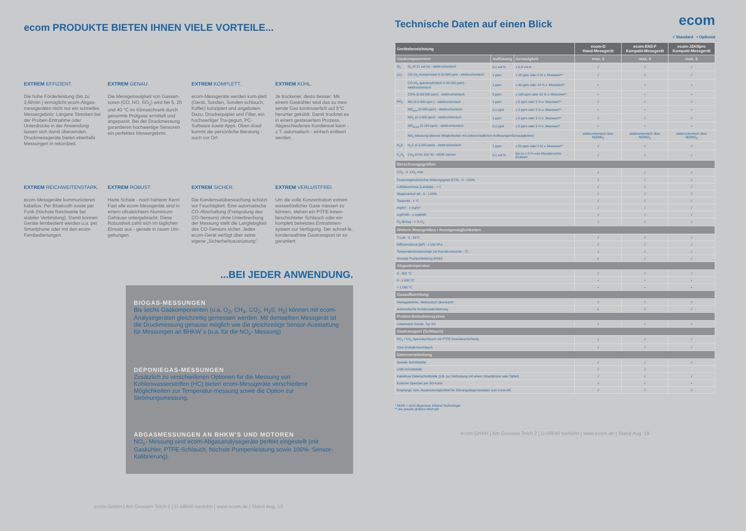ecom PRODUKTE BIETEN IHNEN VIELE VORTEILE...
EXTREM EFFIZIENT.
Die hohe Förderleistung (bis zu 2,6l/min.) ermöglicht ecom-Abgas-messgeräten nicht nur ein schnelles Messergebnis: Längere Strecken bei der Proben-Entnahme oder Unterdrücke in der Anwendung lassen sich damit überwinden. Druckmessgeräte bieten ebenfalls Messungen in rekordzeit.
EXTREM GENAU.
Die Messgenauigkeit von Gassen-soren (CO, NO, SO<sub>2</sub>) wird bei 5, 20 und 40 °C im Klimaschrank durch genormte Prüfgase ermittelt und angepasst. Bei der Druckmessung garantieren hochwertige Sensoren ein perfektes Messergebnis.
EXTREM KOMPLETT.
ecom-Messgeräte werden kom-plett (Gerät, Sonden, Sonden-schlauch, Koffer) konzipiert und angeboten. Dazu: Druckerpapier und Filter, ein hochwertiger Tra-gegurt, PC-Software sowie Apps. Oben drauf kommt die persönliche Beratung - auch vor Ort.
EXTREM KÜHL.
Je trockener, desto besser: Mit einem Gaskühler wird das zu mes-sende Gas kontinuierlich auf 5°C herunter gekühlt. Damit trocknet es in einem gesteuertem Prozess. Abgeschiedenes Kondensat kann - z.T. automatisch - einfach entleert werden.
EXTREM REICHWEITENSTARK.
ecom-Messgeräte kommunizieren kabellos: Per Bluetooth sowie per Funk (höchste Reichweite bei stabiler Verbindung). Damit können Geräte fernbedient werden u.a. per Smartphone oder mit den ecom-Fernbedienungen.
EXTREM ROBUST.
Harte Schale - noch härterer Kern! Fast alle ecom-Messgeräte sind in einem ultraleichtem Aluminium-Gehäuse untergebracht. Diese Robustheit zahlt sich im täglichen Einsatz aus - gerade in rauen Um-gebungen.
EXTREM SICHER.
Die Kondensatüberwachung schützt vor Feuchtigkeit. Eine automatische CO-Abschaltung (Freispülung des CO-Sensors) ohne Unterbrechung der Messung stellt die Langlebigkeit des CO-Sensors sicher. Jedes ecom-Gerät verfügt über seine eigene „Sicherheitsausrüstung“.
EXTREM VERLUSTFREI.
Um die volle Konzentration extrem wasserlöslicher Gase messen zu können, stehen ein PTFE-innen-beschichteter Schlauch oder ein komplett beheiztes Entnahmen-system zur Verfügung. Der schnel-le, kondensatfreie Gastransport ist so garantiert.
...BEI JEDER ANWENDUNG.
BIOGAS-MESSUNGEN
Bis sechs Gaskomponenten (u.a. O<sub>2</sub>, CH<sub>4</sub>, CO<sub>2</sub>, H<sub>2</sub>S, H<sub>2</sub>) können mit ecom-Analysegeräten gleichzeitig gemessen werden. Mit demselben Messgerät ist die Druckmessung genauso möglich wie die gleichzeitige Sensor-Ausstattung für Messungen an BHKW´s (u.a. für die NO<sub>x</sub>- Messung)
DEPONIEGAS-MESSUNGEN
Zusätzlich zu verschiedenen Optionen für die Messung von Kohlenwasserstoffen (HC) bieten ecom-Messgeräte verschiedene Möglichkeiten zur Temperatur-messung sowie die Option zur Strömungsmessung.
ABGASMESSUNGEN AN BHKW'S UND MOTOREN
NO<sub>x</sub>- Messung sind ecom-Abgasanalysegeräte perfekt eingestellt (mit Gaskühler, PTFE-Schlauch, höchste Pumpenleistung sowie 100%- Sensor-Kalibrierung).
ecom GmbH | Am Grossen Teich 2 | D-58640 Iserlohn | www.ecom.de | Stand Aug. 19
ecom
Technische Daten auf einen Blick
√ Standard • Optional
| Gerätebezeichnung | | | | ecom-D Hand-Messgerät | ecom-EN3-F Kompakt-Messgerät | ecom-J2KNpro Kompakt-Messgerät |
| --- | --- | --- | --- | --- | --- | --- |
| Gaskomponenten | | Auflösung | Genauigkeit | max. 6 | max. 6 | max. 6 |
| O<sub>2</sub> | O<sub>2</sub> (0-21 vol.%) - elektrochemisch | 0,1 vol.% | ± 0,3 vol.% | √ | √ | √ |
| CO | CO (H<sub>2</sub>-kompensiert 0-10.000 ppm - elektrochemisch | 1 ppm | ± 20 ppm oder 5 % v. Messwert** | √ | √ | √ |
| | CO (H<sub>2</sub>-querempfindlich 0-20.000 ppm) - elektrochemisch | 1 ppm | ± 40 ppm oder 10 % v. Messwert** | • | • | • |
| | CO% (0-63.000 ppm) - elektrochemisch | 5 ppm | ± 100 ppm oder 10 % v. Messwert** | • | • | • |
| NO<sub>x</sub> | NO (0-5.000 ppm ) - elektrochemisch | 1 ppm | ± 5 ppm oder 5 % v. Messwert** | √ | √ | √ |
| | NO<sub>Low</sub> (0-500 ppm) - elektrochemisch | 0,1 ppm | ± 2 ppm oder 5 % v. Messwert** | • | • | • |
| | NO<sub>2</sub> (0-1.000 ppm) - elektrochemisch | 1 ppm | ± 5 ppm oder 5 % v. Messwert** | √ | √ | √ |
| | NO<sub>2Low</sub> (0-100 ppm) - elektrochemisch | 0,1 ppm | ± 5 ppm oder 5 % v. Messwert* | • | • | • |
| | NO<sub>x</sub>-Messung (diverse Möglichkeiten mit unterschiedlichen Auflösungen/Genauigkeiten) | | | elektrochemisch über NO/NO<sub>2</sub> | elektrochemisch über NO/NO<sub>2</sub> | elektrochemisch über NO/NO<sub>2</sub> |
| H<sub>2</sub>S | H<sub>2</sub>S (0-5.000 ppm) - elektrochemisch | 1 ppm | ± 50 ppm oder 5 % v. Messwert** | √ | √ | √ |
| C<sub>x</sub>H<sub>y</sub> | CH<sub>4</sub> (0 bis 100 %) - NDIR-Sensor | 0,1 vol.% | bis zu ± 5 % vom Messbereichs-Endwert | √ | √ | √ |
| Berechnungsgrößen | | | | | | |
| CO<sub>2</sub> - 0 -CO<sub>2</sub> max | | | | √ | √ | √ |
| Feuerungstechnischer Wirkungsgrad (ETA) - 0 - 120% | | | | √ | √ | √ |
| Luftüberschuss (Lambda) - > 1 | | | | √ | √ | √ |
| Abgasverlust qA - 0 - 1.00% | | | | √ | √ | √ |
| Taupunkt - x °C | | | | √ | √ | √ |
| mg/m³ - x mg/m³ | | | | √ | √ | √ |
| mg/KWh - x mg/kWh | | | | √ | √ | √ |
| O<sub>2</sub>-Bezug - x % O<sub>2</sub> | | | | √ | √ | √ |
| Weitere Messgrößen / Anzeigemöglichkeiten | | | | | | |
| T-Luft - 0 - 99°C | | | | √ | √ | √ |
| Differenzdruck [ΔP] - ± 100 hPa | | | | √ | √ | √ |
| Temperaturtrendanzeige zur Kernstromsuche - °C | | | | √ | √ | √ |
| Anzeige Pumpenleistung (l/min) | | | | x | √ | √ |
| Abgastemperatur | | | | | | |
| 0 - 500 °C | | | | √ | √ | √ |
| 0 - 1.000 °C | | | | • | • | • |
| > 1.000 °C | | | | • | • | • |
| Gasaufbereitung | | | | | | |
| Messgaskühler, elektronisch überwacht | | | | √ | √ | √ |
| Automatische Kondensatentleerung | | | | x | √ | √ |
| Proben-Entnahmesystem | | | | | | |
| Unbeheizte Sonde, Typ SU | | | | √ | √ | √ |
| Gastransport (Schlauch) | | | | | | |
| NO<sub>x</sub> / SO<sub>x</sub>-Spezialschlauch mit PTFE-Innenbeschichtung | | | | √ | √ | √ |
| Viton-Entnahmeschlauch | | | | √ | √ | √ |
| Datenverarbeitung | | | | | | |
| Serielle Schnittstelle | | | | √ | √ | √ |
| USB-Schnittstelle | | | | √ | √ | |
| Kabellose Datenschnittstelle (z.B. zur Verbindung mit einem Smartphone oder Tablet) | | | | √ | √ | √ |
| Externer Speicher per SD-Karte | | | | √ | • | • |
| Empfangs- bzw. Ausdruckmöglichkeit für Störungsdiagnosedaten vom ecom-AK | | | | √ | √ | √ |
* NDIR = nicht dispersive Infrarot-Technologie
** der jeweils größere Wert gilt.
ecom GmbH | Am Grossen Teich 2 | D-58640 Iserlohn | www.ecom.de | Stand Aug. 19